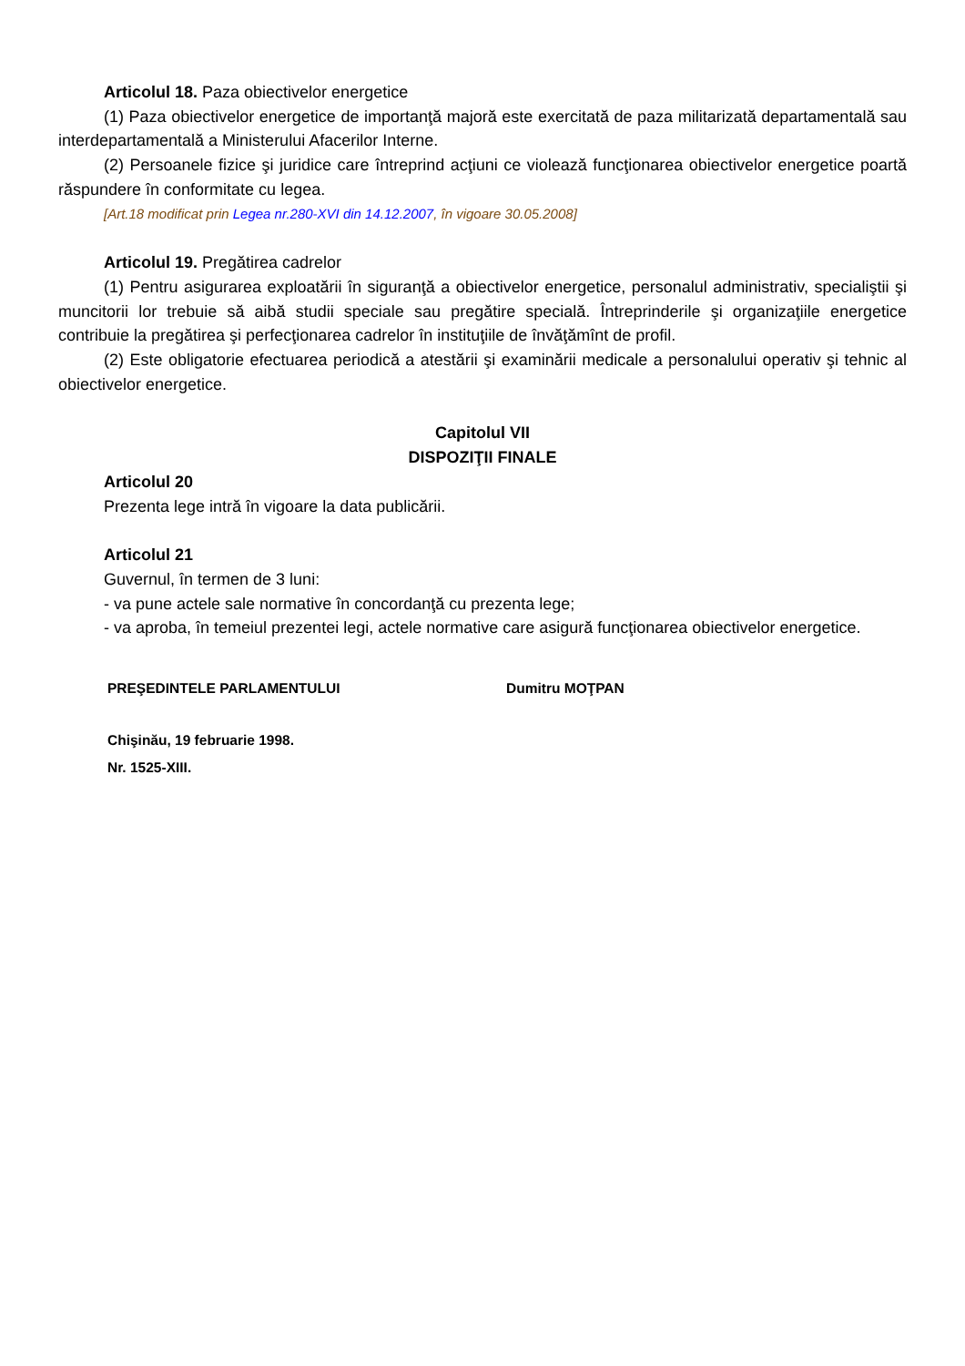Articolul 18. Paza obiectivelor energetice
(1) Paza obiectivelor energetice de importanţă majoră este exercitată de paza militarizată departamentală sau interdepartamentală a Ministerului Afacerilor Interne.
(2) Persoanele fizice şi juridice care întreprind acţiuni ce violează funcţionarea obiectivelor energetice poartă răspundere în conformitate cu legea.
[Art.18 modificat prin Legea nr.280-XVI din 14.12.2007, în vigoare 30.05.2008]
Articolul 19. Pregătirea cadrelor
(1) Pentru asigurarea exploatării în siguranţă a obiectivelor energetice, personalul administrativ, specialiştii şi muncitorii lor trebuie să aibă studii speciale sau pregătire specială. Întreprinderile şi organizaţiile energetice contribuie la pregătirea şi perfecţionarea cadrelor în instituţiile de învăţămînt de profil.
(2) Este obligatorie efectuarea periodică a atestării şi examinării medicale a personalului operativ şi tehnic al obiectivelor energetice.
Capitolul VII
DISPOZIŢII FINALE
Articolul 20
Prezenta lege intră în vigoare la data publicării.
Articolul 21
Guvernul, în termen de 3 luni:
- va pune actele sale normative în concordanţă cu prezenta lege;
- va aproba, în temeiul prezentei legi, actele normative care asigură funcţionarea obiectivelor energetice.
PREŞEDINTELE PARLAMENTULUI Dumitru MOŢPAN
Chişinău, 19 februarie 1998.
Nr. 1525-XIII.